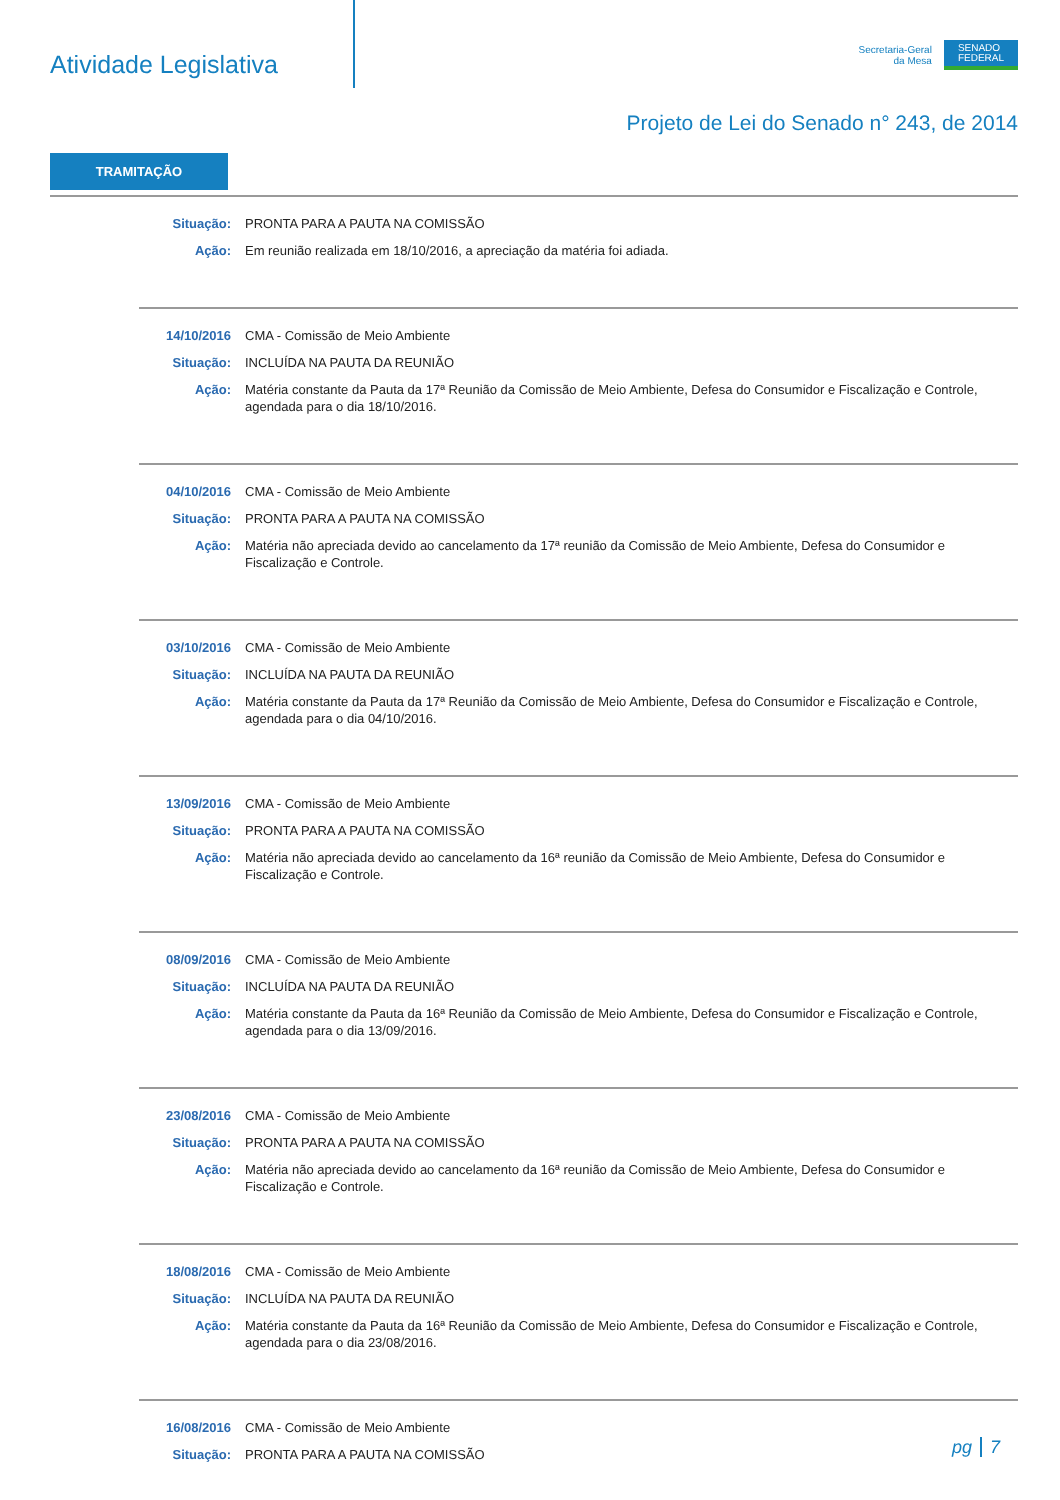Atividade Legislativa
Secretaria-Geral
da Mesa
SENADO
FEDERAL
Projeto de Lei do Senado n° 243, de 2014
TRAMITAÇÃO
Situação: PRONTA PARA A PAUTA NA COMISSÃO
Ação: Em reunião realizada em 18/10/2016, a apreciação da matéria foi adiada.
14/10/2016 CMA - Comissão de Meio Ambiente
Situação: INCLUÍDA NA PAUTA DA REUNIÃO
Ação: Matéria constante da Pauta da 17ª Reunião da Comissão de Meio Ambiente, Defesa do Consumidor e Fiscalização e Controle, agendada para o dia 18/10/2016.
04/10/2016 CMA - Comissão de Meio Ambiente
Situação: PRONTA PARA A PAUTA NA COMISSÃO
Ação: Matéria não apreciada devido ao cancelamento da 17ª reunião da Comissão de Meio Ambiente, Defesa do Consumidor e Fiscalização e Controle.
03/10/2016 CMA - Comissão de Meio Ambiente
Situação: INCLUÍDA NA PAUTA DA REUNIÃO
Ação: Matéria constante da Pauta da 17ª Reunião da Comissão de Meio Ambiente, Defesa do Consumidor e Fiscalização e Controle, agendada para o dia 04/10/2016.
13/09/2016 CMA - Comissão de Meio Ambiente
Situação: PRONTA PARA A PAUTA NA COMISSÃO
Ação: Matéria não apreciada devido ao cancelamento da 16ª reunião da Comissão de Meio Ambiente, Defesa do Consumidor e Fiscalização e Controle.
08/09/2016 CMA - Comissão de Meio Ambiente
Situação: INCLUÍDA NA PAUTA DA REUNIÃO
Ação: Matéria constante da Pauta da 16ª Reunião da Comissão de Meio Ambiente, Defesa do Consumidor e Fiscalização e Controle, agendada para o dia 13/09/2016.
23/08/2016 CMA - Comissão de Meio Ambiente
Situação: PRONTA PARA A PAUTA NA COMISSÃO
Ação: Matéria não apreciada devido ao cancelamento da 16ª reunião da Comissão de Meio Ambiente, Defesa do Consumidor e Fiscalização e Controle.
18/08/2016 CMA - Comissão de Meio Ambiente
Situação: INCLUÍDA NA PAUTA DA REUNIÃO
Ação: Matéria constante da Pauta da 16ª Reunião da Comissão de Meio Ambiente, Defesa do Consumidor e Fiscalização e Controle, agendada para o dia 23/08/2016.
16/08/2016 CMA - Comissão de Meio Ambiente
Situação: PRONTA PARA A PAUTA NA COMISSÃO
pg 7